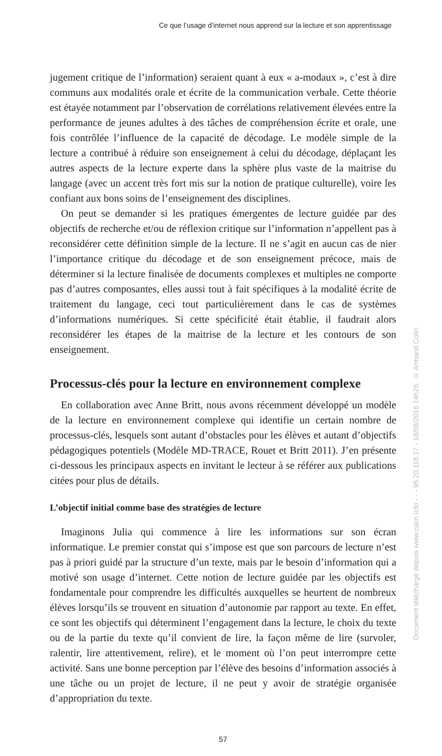Ce que l’usage d’internet nous apprend sur la lecture et son apprentissage
jugement critique de l’information) seraient quant à eux « a-modaux », c’est à dire communs aux modalités orale et écrite de la communication verbale. Cette théorie est étayée notamment par l’observation de corrélations relativement élevées entre la performance de jeunes adultes à des tâches de compréhension écrite et orale, une fois contrôlée l’influence de la capacité de décodage. Le modèle simple de la lecture a contribué à réduire son enseignement à celui du décodage, déplaçant les autres aspects de la lecture experte dans la sphère plus vaste de la maitrise du langage (avec un accent très fort mis sur la notion de pratique culturelle), voire les confiant aux bons soins de l’enseignement des disciplines.
On peut se demander si les pratiques émergentes de lecture guidée par des objectifs de recherche et/ou de réflexion critique sur l’information n’appellent pas à reconsidérer cette définition simple de la lecture. Il ne s’agit en aucun cas de nier l’importance critique du décodage et de son enseignement précoce, mais de déterminer si la lecture finalisée de documents complexes et multiples ne comporte pas d’autres composantes, elles aussi tout à fait spécifiques à la modalité écrite de traitement du langage, ceci tout particulièrement dans le cas de systèmes d’informations numériques. Si cette spécificité était établie, il faudrait alors reconsidérer les étapes de la maitrise de la lecture et les contours de son enseignement.
Processus-clés pour la lecture en environnement complexe
En collaboration avec Anne Britt, nous avons récemment développé un modèle de la lecture en environnement complexe qui identifie un certain nombre de processus-clés, lesquels sont autant d’obstacles pour les élèves et autant d’objectifs pédagogiques potentiels (Modèle MD-TRACE, Rouet et Britt 2011). J’en présente ci-dessous les principaux aspects en invitant le lecteur à se référer aux publications citées pour plus de détails.
L’objectif initial comme base des stratégies de lecture
Imaginons Julia qui commence à lire les informations sur son écran informatique. Le premier constat qui s’impose est que son parcours de lecture n’est pas à priori guidé par la structure d’un texte, mais par le besoin d’information qui a motivé son usage d’internet. Cette notion de lecture guidée par les objectifs est fondamentale pour comprendre les difficultés auxquelles se heurtent de nombreux élèves lorsqu’ils se trouvent en situation d’autonomie par rapport au texte. En effet, ce sont les objectifs qui déterminent l’engagement dans la lecture, le choix du texte ou de la partie du texte qu’il convient de lire, la façon même de lire (survoler, ralentir, lire attentivement, relire), et le moment où l’on peut interrompre cette activité. Sans une bonne perception par l’élève des besoins d’information associés à une tâche ou un projet de lecture, il ne peut y avoir de stratégie organisée d’appropriation du texte.
57
Document téléchargé depuis www.cairn.info - - - 96.20.118.17 - 18/08/2016 14h26. © Armand Colin